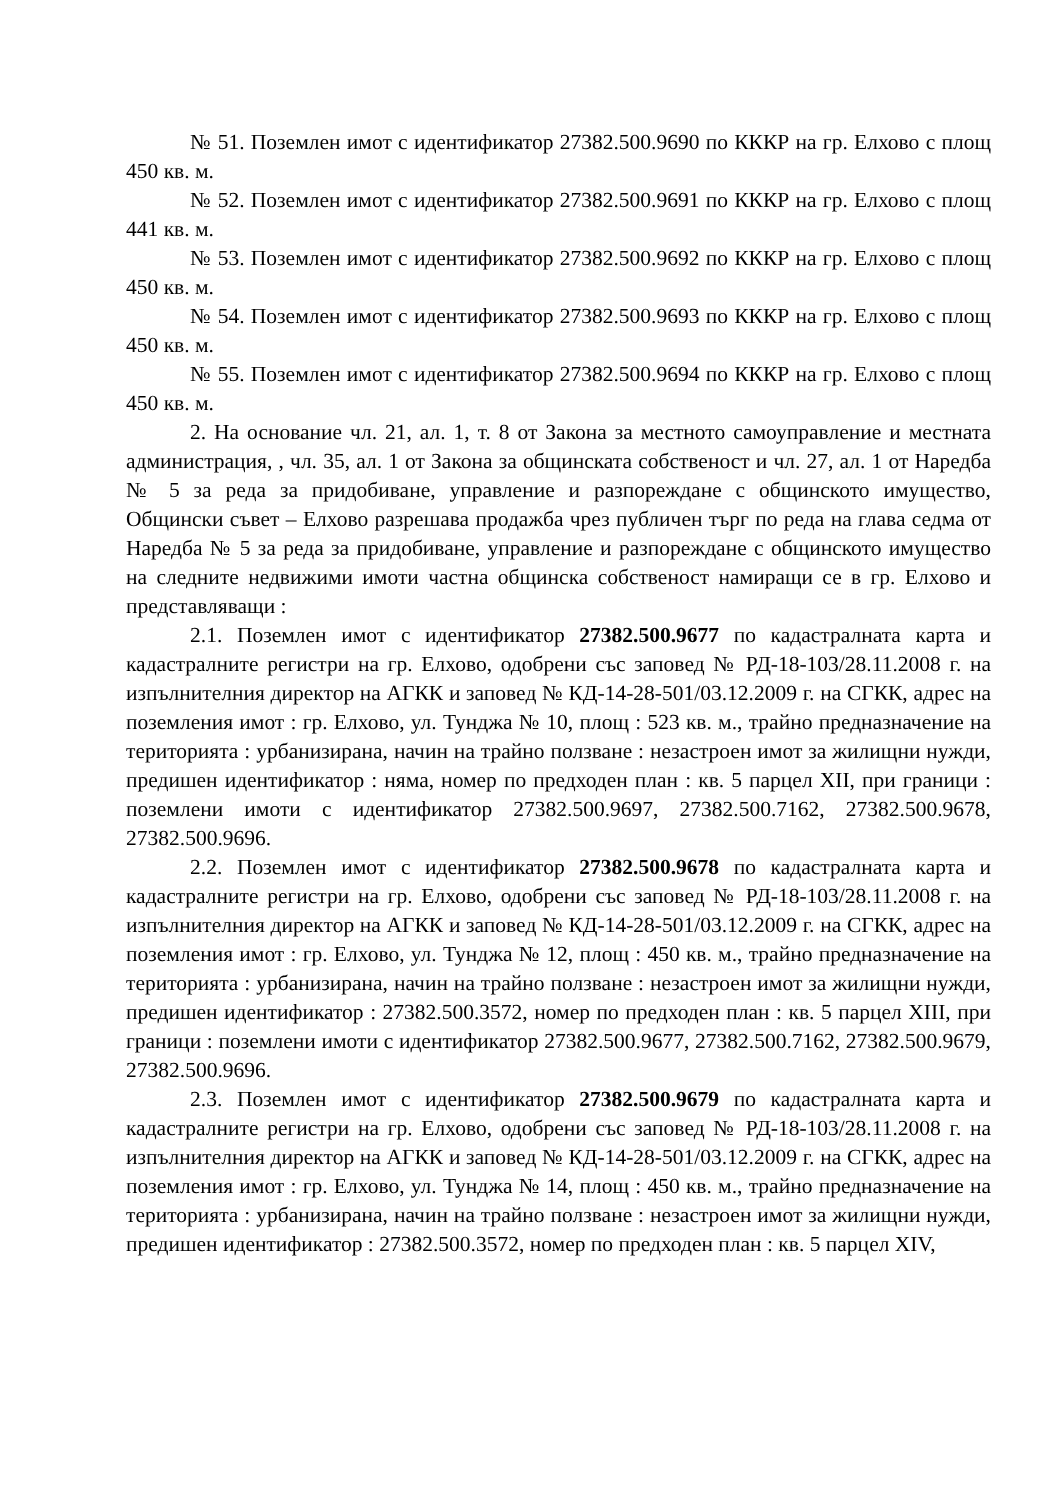№ 51. Поземлен имот с идентификатор 27382.500.9690 по КККР на гр. Елхово с площ 450 кв. м.
№ 52. Поземлен имот с идентификатор 27382.500.9691 по КККР на гр. Елхово с площ 441 кв. м.
№ 53. Поземлен имот с идентификатор 27382.500.9692 по КККР на гр. Елхово с площ 450 кв. м.
№ 54. Поземлен имот с идентификатор 27382.500.9693 по КККР на гр. Елхово с площ 450 кв. м.
№ 55. Поземлен имот с идентификатор 27382.500.9694 по КККР на гр. Елхово с площ 450 кв. м.
2. На основание чл. 21, ал. 1, т. 8 от Закона за местното самоуправление и местната администрация, , чл. 35, ал. 1 от Закона за общинската собственост и чл. 27, ал. 1 от Наредба № 5 за реда за придобиване, управление и разпореждане с общинското имущество, Общински съвет – Елхово разрешава продажба чрез публичен търг по реда на глава седма от Наредба № 5 за реда за придобиване, управление и разпореждане с общинското имущество на следните недвижими имоти частна общинска собственост намиращи се в гр. Елхово и представляващи :
2.1. Поземлен имот с идентификатор 27382.500.9677 по кадастралната карта и кадастралните регистри на гр. Елхово, одобрени със заповед № РД-18-103/28.11.2008 г. на изпълнителния директор на АГКК и заповед № КД-14-28-501/03.12.2009 г. на СГКК, адрес на поземления имот : гр. Елхово, ул. Тунджа № 10, площ : 523 кв. м., трайно предназначение на територията : урбанизирана, начин на трайно ползване : незастроен имот за жилищни нужди, предишен идентификатор : няма, номер по предходен план : кв. 5 парцел XII, при граници : поземлени имоти с идентификатор 27382.500.9697, 27382.500.7162, 27382.500.9678, 27382.500.9696.
2.2. Поземлен имот с идентификатор 27382.500.9678 по кадастралната карта и кадастралните регистри на гр. Елхово, одобрени със заповед № РД-18-103/28.11.2008 г. на изпълнителния директор на АГКК и заповед № КД-14-28-501/03.12.2009 г. на СГКК, адрес на поземления имот : гр. Елхово, ул. Тунджа № 12, площ : 450 кв. м., трайно предназначение на територията : урбанизирана, начин на трайно ползване : незастроен имот за жилищни нужди, предишен идентификатор : 27382.500.3572, номер по предходен план : кв. 5 парцел XIII, при граници : поземлени имоти с идентификатор 27382.500.9677, 27382.500.7162, 27382.500.9679, 27382.500.9696.
2.3. Поземлен имот с идентификатор 27382.500.9679 по кадастралната карта и кадастралните регистри на гр. Елхово, одобрени със заповед № РД-18-103/28.11.2008 г. на изпълнителния директор на АГКК и заповед № КД-14-28-501/03.12.2009 г. на СГКК, адрес на поземления имот : гр. Елхово, ул. Тунджа № 14, площ : 450 кв. м., трайно предназначение на територията : урбанизирана, начин на трайно ползване : незастроен имот за жилищни нужди, предишен идентификатор : 27382.500.3572, номер по предходен план : кв. 5 парцел XIV,